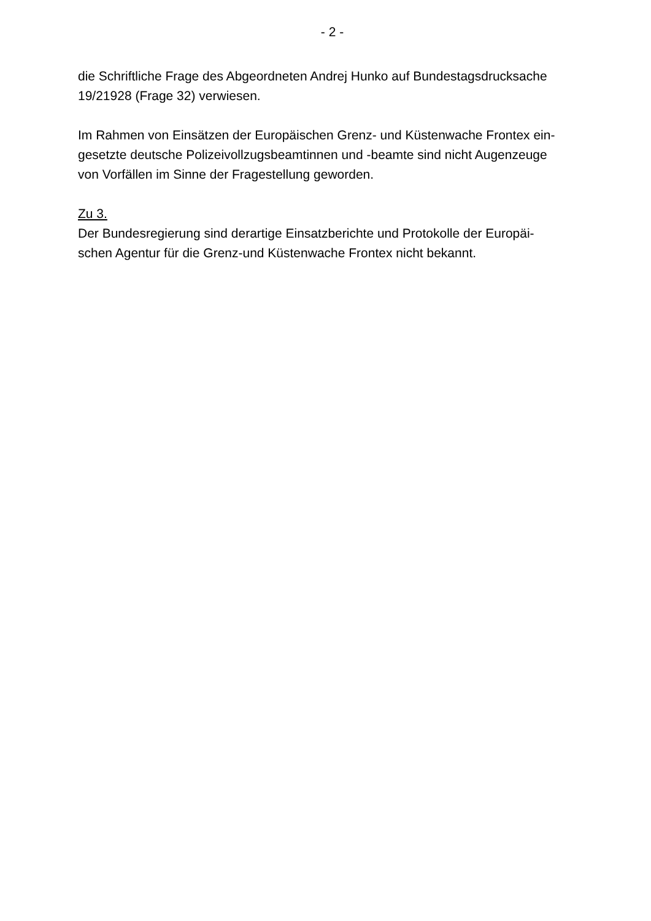- 2 -
die Schriftliche Frage des Abgeordneten Andrej Hunko auf Bundestagsdrucksache
19/21928 (Frage 32) verwiesen.
Im Rahmen von Einsätzen der Europäischen Grenz- und Küstenwache Frontex ein-
gesetzte deutsche Polizeivollzugsbeamtinnen und -beamte sind nicht Augenzeuge
von Vorfällen im Sinne der Fragestellung geworden.
Zu 3.
Der Bundesregierung sind derartige Einsatzberichte und Protokolle der Europäi-
schen Agentur für die Grenz-und Küstenwache Frontex nicht bekannt.